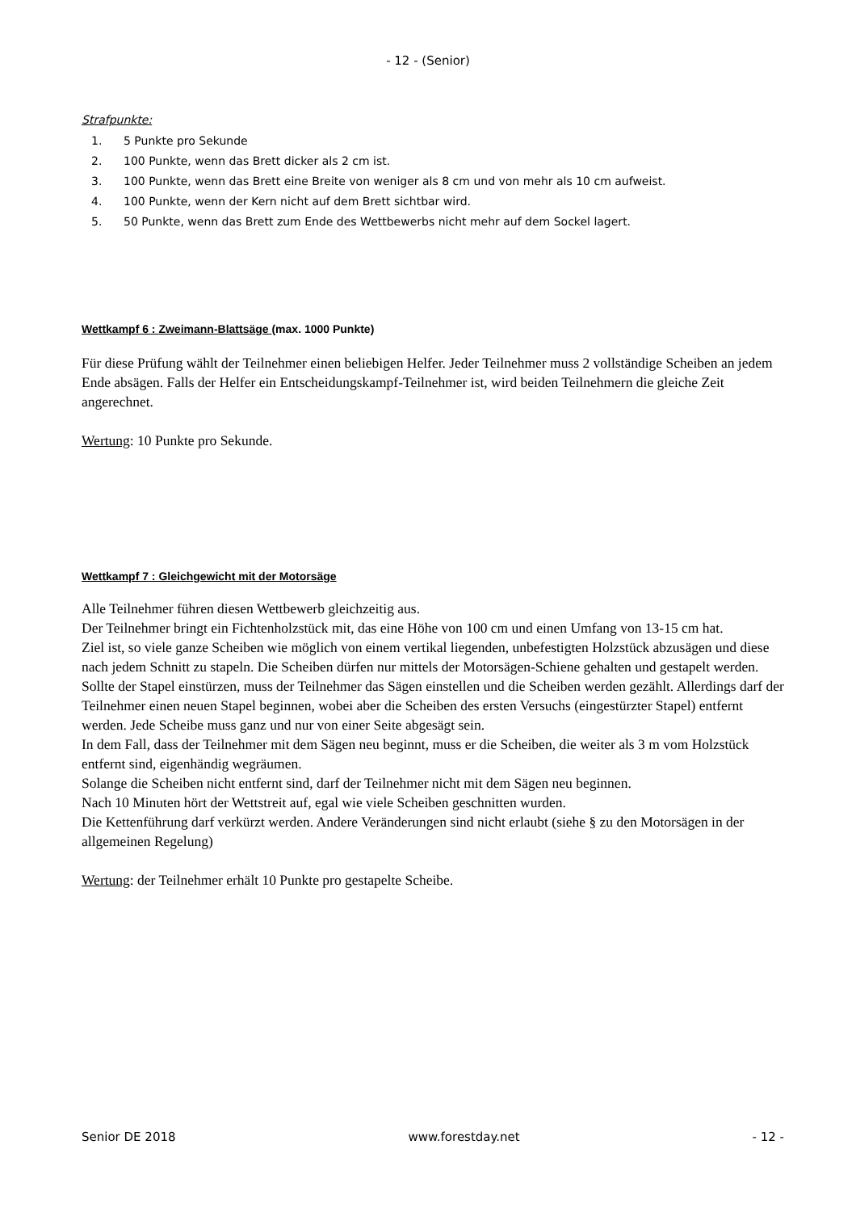- 12 - (Senior)
Strafpunkte:
1. 5 Punkte pro Sekunde
2. 100 Punkte, wenn das Brett dicker als 2 cm ist.
3. 100 Punkte, wenn das Brett eine Breite von weniger als 8 cm und von mehr als 10 cm aufweist.
4. 100 Punkte, wenn der Kern nicht auf dem Brett sichtbar wird.
5. 50 Punkte, wenn das Brett zum Ende des Wettbewerbs nicht mehr auf dem Sockel lagert.
Wettkampf 6 : Zweimann-Blattsäge (max. 1000 Punkte)
Für diese Prüfung wählt der Teilnehmer einen beliebigen Helfer. Jeder Teilnehmer muss 2 vollständige Scheiben an jedem Ende absägen. Falls der Helfer ein Entscheidungskampf-Teilnehmer ist, wird beiden Teilnehmern die gleiche Zeit angerechnet.
Wertung: 10 Punkte pro Sekunde.
Wettkampf 7 : Gleichgewicht mit der Motorsäge
Alle Teilnehmer führen diesen Wettbewerb gleichzeitig aus.
Der Teilnehmer bringt ein Fichtenholzstück mit, das eine Höhe von 100 cm und einen Umfang von 13-15 cm hat.
Ziel ist, so viele ganze Scheiben wie möglich von einem vertikal liegenden, unbefestigten Holzstück abzusägen und diese nach jedem Schnitt zu stapeln. Die Scheiben dürfen nur mittels der Motorsägen-Schiene gehalten und gestapelt werden. Sollte der Stapel einstürzen, muss der Teilnehmer das Sägen einstellen und die Scheiben werden gezählt. Allerdings darf der Teilnehmer einen neuen Stapel beginnen, wobei aber die Scheiben des ersten Versuchs (eingestürzter Stapel) entfernt werden. Jede Scheibe muss ganz und nur von einer Seite abgesägt sein.
In dem Fall, dass der Teilnehmer mit dem Sägen neu beginnt, muss er die Scheiben, die weiter als 3 m vom Holzstück entfernt sind, eigenhändig wegräumen.
Solange die Scheiben nicht entfernt sind, darf der Teilnehmer nicht mit dem Sägen neu beginnen.
Nach 10 Minuten hört der Wettstreit auf, egal wie viele Scheiben geschnitten wurden.
Die Kettenführung darf verkürzt werden. Andere Veränderungen sind nicht erlaubt (siehe § zu den Motorsägen in der allgemeinen Regelung)
Wertung: der Teilnehmer erhält 10 Punkte pro gestapelte Scheibe.
Senior DE 2018 www.forestday.net - 12 -